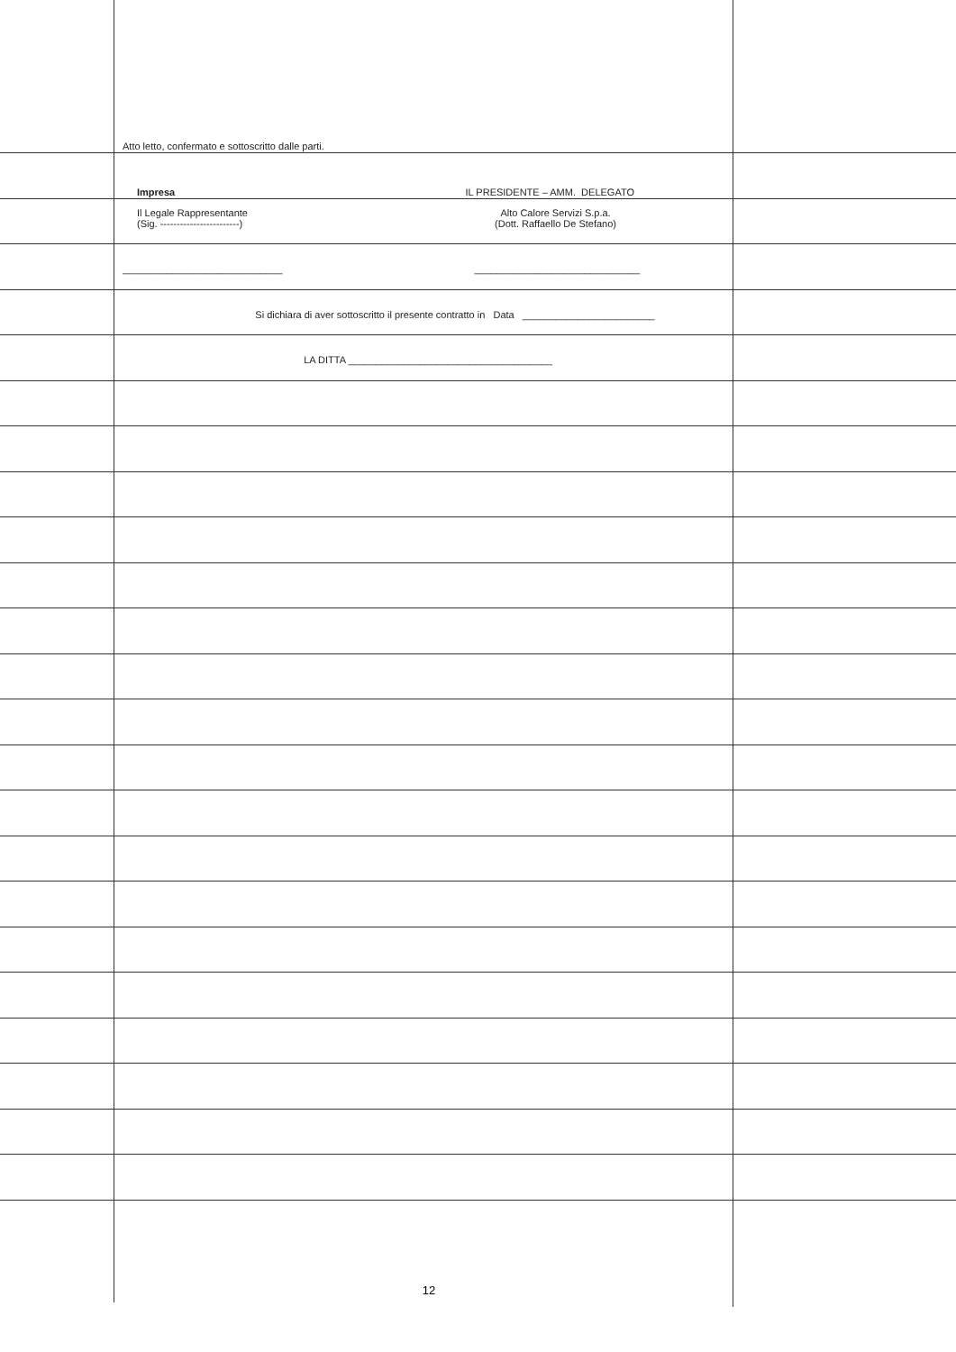Atto letto, confermato e sottoscritto dalle parti.
Impresa IL PRESIDENTE – AMM. DELEGATO
Il Legale Rappresentante
(Sig. ------------------------) Alto Calore Servizi S.p.a.
(Dott. Raffaello De Stefano)
_____________________________ ______________________________
Si dichiara di aver sottoscritto il presente contratto in Data ________________________
LA DITTA _____________________________________
12